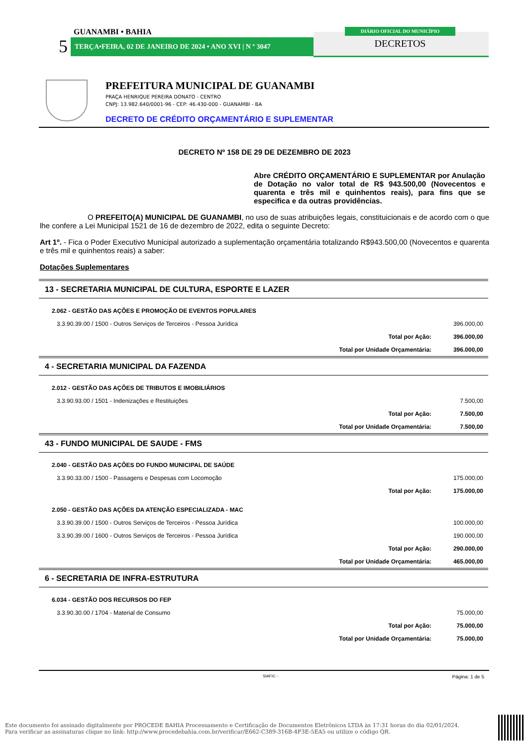GUANAMBI • BAHIA
5 TERÇA•FEIRA, 02 DE JANEIRO DE 2024 • ANO XVI | N º 3047
DIÁRIO OFICIAL DO MUNICÍPIO
DECRETOS
PREFEITURA MUNICIPAL DE GUANAMBI
PRAÇA HENRIQUE PEREIRA DONATO - CENTRO
CNPJ: 13.982.640/0001-96 - CEP: 46.430-000 - GUANAMBI - BA
DECRETO DE CRÉDITO ORÇAMENTÁRIO E SUPLEMENTAR
DECRETO Nº 158 DE 29 DE DEZEMBRO DE 2023
Abre CRÉDITO ORÇAMENTÁRIO E SUPLEMENTAR por Anulação de Dotação no valor total de R$ 943.500,00 (Novecentos e quarenta e três mil e quinhentos reais), para fins que se especifica e da outras providências.
O PREFEITO(A) MUNICIPAL DE GUANAMBI, no uso de suas atribuições legais, constituicionais e de acordo com o que lhe confere a Lei Municipal 1521 de 16 de dezembro de 2022, edita o seguinte Decreto:
Art 1º. - Fica o Poder Executivo Municipal autorizado a suplementação orçamentária totalizando R$943.500,00 (Novecentos e quarenta e três mil e quinhentos reais) a saber:
Dotações Suplementares
| 13 - SECRETARIA MUNICIPAL DE CULTURA, ESPORTE E LAZER | | |
| 2.062 - GESTÃO DAS AÇÕES E PROMOÇÃO DE EVENTOS POPULARES | | |
| 3.3.90.39.00 / 1500 - Outros Serviços de Terceiros - Pessoa Jurídica | | 396.000,00 |
| | Total por Ação: | 396.000,00 |
| | Total por Unidade Orçamentária: | 396.000,00 |
| 4 - SECRETARIA MUNICIPAL DA FAZENDA | | |
| 2.012 - GESTÃO DAS AÇÕES DE TRIBUTOS E IMOBILIÁRIOS | | |
| 3.3.90.93.00 / 1501 - Indenizações e Restituições | | 7.500,00 |
| | Total por Ação: | 7.500,00 |
| | Total por Unidade Orçamentária: | 7.500,00 |
| 43 - FUNDO MUNICIPAL DE SAUDE - FMS | | |
| 2.040 - GESTÃO DAS AÇÕES DO FUNDO MUNICIPAL DE SAÚDE | | |
| 3.3.90.33.00 / 1500 - Passagens e Despesas com Locomoção | | 175.000,00 |
| | Total por Ação: | 175.000,00 |
| 2.050 - GESTÃO DAS AÇÕES DA ATENÇÃO ESPECIALIZADA - MAC | | |
| 3.3.90.39.00 / 1500 - Outros Serviços de Terceiros - Pessoa Jurídica | | 100.000,00 |
| 3.3.90.39.00 / 1600 - Outros Serviços de Terceiros - Pessoa Jurídica | | 190.000,00 |
| | Total por Ação: | 290.000,00 |
| | Total por Unidade Orçamentária: | 465.000,00 |
| 6 - SECRETARIA DE INFRA-ESTRUTURA | | |
| 6.034 - GESTÃO DOS RECURSOS DO FEP | | |
| 3.3.90.30.00 / 1704 - Material de Consumo | | 75.000,00 |
| | Total por Ação: | 75.000,00 |
| | Total por Unidade Orçamentária: | 75.000,00 |
SIAFIC - Página: 1 de 5
Este documento foi assinado digitalmente por PROCEDE BAHIA Processamento e Certificação de Documentos Eletrônicos LTDA às 17:31 horas do dia 02/01/2024.
Para verificar as assinaturas clique no link: http://www.procedebahia.com.br/verificar/E662-C389-316B-4F3E-5EA5 ou utilize o código QR.